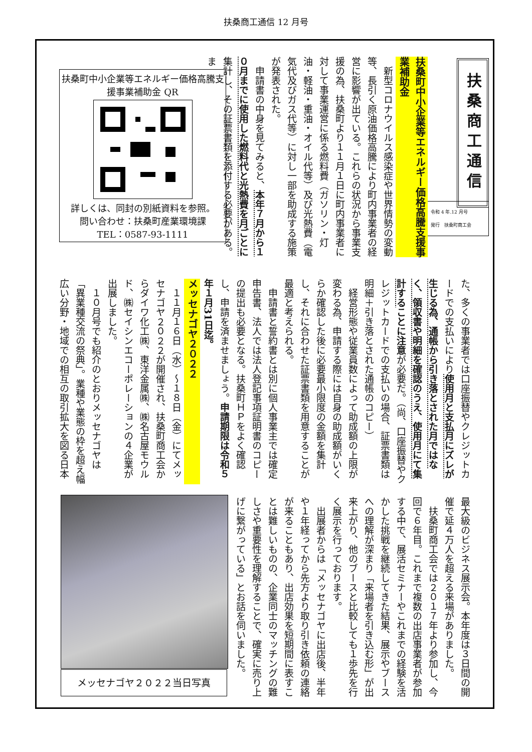扶桑商工通信 12 月号
扶桑商工通信
令和 4 年.12 月号
発行　扶桑町商工会
扶桑町中小企業等エネルギー価格高騰支援事業補助金
新型コロナウイルス感染症や世界情勢の変動等、長引く原油価格高騰により町内事業者の経営に影響が出ている。これらの状況から事業支援の為、扶桑町より１１月１日に町内事業者に対して事業運営に係る燃料費（ガソリン・灯油・軽油・重油・オイル代等）及び光熱費（電気代及びガス代等）に対し一部を助成する施策が発表された。
申請書の中身を見てみると、本年７月から１０月までに使用した燃料代と光熱費を月ごとに集計し、その証票書類を添付する必要がある。ま
扶桑町中小企業等エネルギー価格高騰支援事業補助金 QR
詳しくは、同封の別紙資料を参照。
問い合わせ：扶桑町産業環境課
TEL：0587-93-1111
た、多くの事業者では口座振替やクレジットカードでの支払いにより使用月と支払月にズレが生じる為、通帳から引き落とされた月ではなく、領収書や明細を確認のうえ、使用月にて集計する ことに注意が必要だ。（尚、口座振替やクレジットカードでの支払いの場合、証票書類は明細＋引き落とされた通帳のコピー）
経営形態や従業員数によって助成額の上限が変わる為、申請する際には自身の助成額がいくらか確認した後に必要最小限度の金額を集計し、それに合わせた証票書類を用意することが最適と考えられる。
申請書と誓約書とは別に個人事業主では確定申告書、法人では法人登記事項証明書のコピーの提出も必要となる。扶桑町ＨＰをよく確認し、申請を済ませましょう。申請期限は令和５年１月31日迄。
メッセナゴヤ２０２２
１１月１６日（水）～１８日（金）にてメッセナゴヤ２０２２が開催され、扶桑町商工会からダイワ化工㈱、東洋金属㈱、㈱名古屋モウルド、㈱セイシンエコーポレーションの４企業が出展しました。
１０月号でも紹介のとおりメッセナゴヤは「異業種交流の祭典」。業種や業態の枠を超え幅広い分野・地域での相互の取引拡大を図る日本
最大級のビジネス展示会。本年度は３日間の開催で延４万人を超える来場がありました。
扶桑町商工会では２０１７年より参加し、今回で６年目。これまで複数の出店事業者が参加する中で、展活セミナーやこれまでの経験を活かした挑戦を継続してきた結果、展示やブースへの理解が深まり「来場者を引き込む形」が出来上がり、他のブースと比較しても１歩先を行く展示を行っております。
出展者からは「メッセナゴヤに出店後、半年や１年経ってから先方より取り引き依頼の連絡が来ることもあり、出店効果を短期間に表すことは難しいものの、企業同士のマッチングの難しさや重要性を理解することで、確実に売り上げに繋がっている」とお話を伺いました。
メッセナゴヤ２０２２当日写真